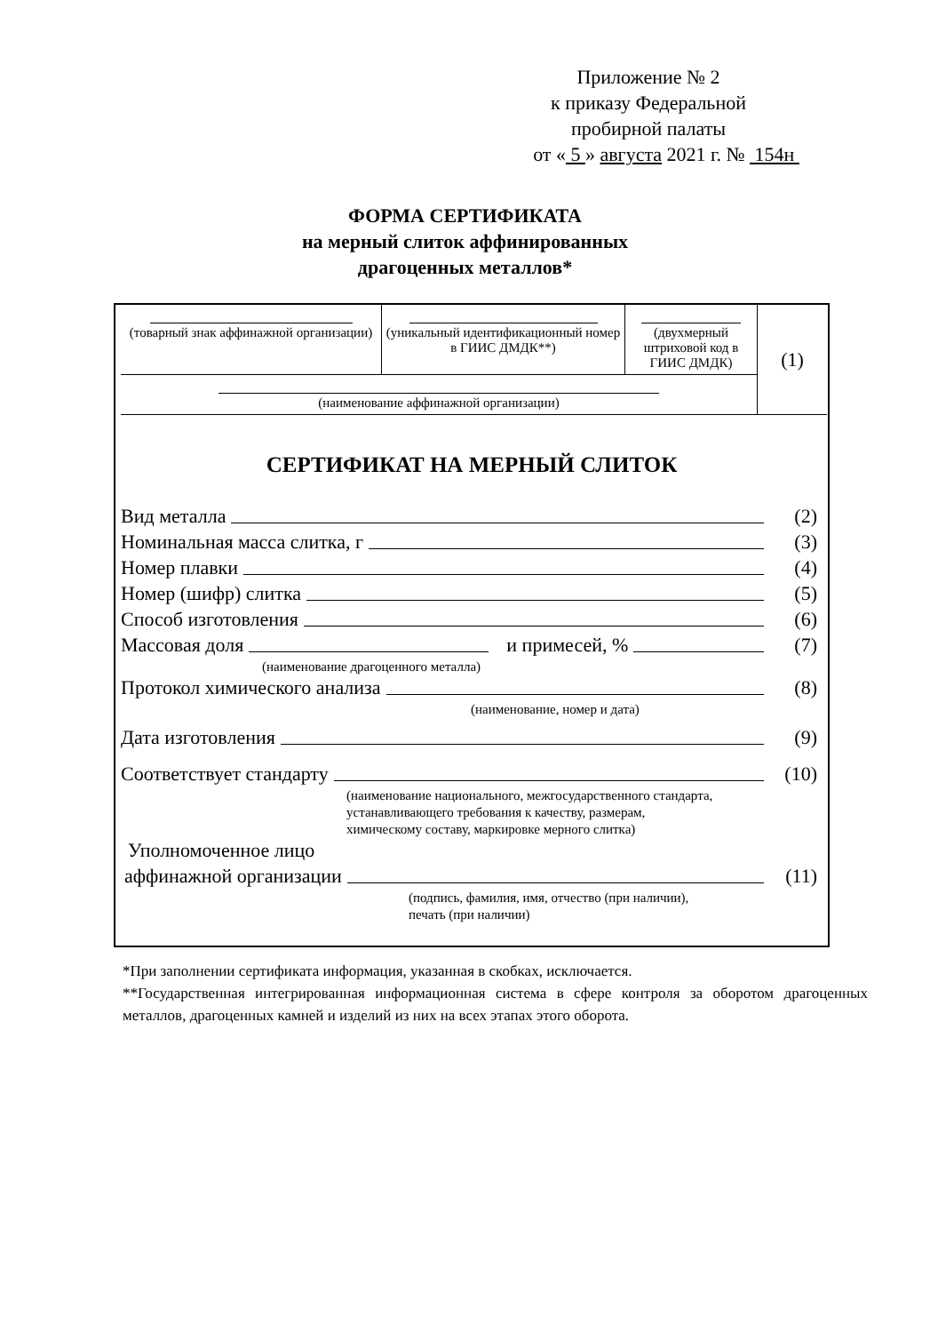Приложение № 2
к приказу Федеральной
пробирной палаты
от « 5 » августа 2021 г. № 154н
ФОРМА СЕРТИФИКАТА
на мерный слиток аффинированных
драгоценных металлов*
| (товарный знак аффинажной организации) | (уникальный идентификационный номер в ГИИС ДМДК**) | (двухмерный штриховой код в ГИИС ДМДК) | (1) |
| (наименование аффинажной организации) | | | |
СЕРТИФИКАТ НА МЕРНЫЙ СЛИТОК
Вид металла (2)
Номинальная масса слитка, г (3)
Номер плавки (4)
Номер (шифр) слитка (5)
Способ изготовления (6)
Массовая доля и примесей, % (7)
(наименование драгоценного металла)
Протокол химического анализа (8)
(наименование, номер и дата)
Дата изготовления (9)
Соответствует стандарту (10)
(наименование национального, межгосударственного стандарта,
устанавливающего требования к качеству, размерам,
химическому составу, маркировке мерного слитка)
Уполномоченное лицо
аффинажной организации (11)
(подпись, фамилия, имя, отчество (при наличии),
печать (при наличии)
*При заполнении сертификата информация, указанная в скобках, исключается.
**Государственная интегрированная информационная система в сфере контроля за оборотом драгоценных металлов, драгоценных камней и изделий из них на всех этапах этого оборота.